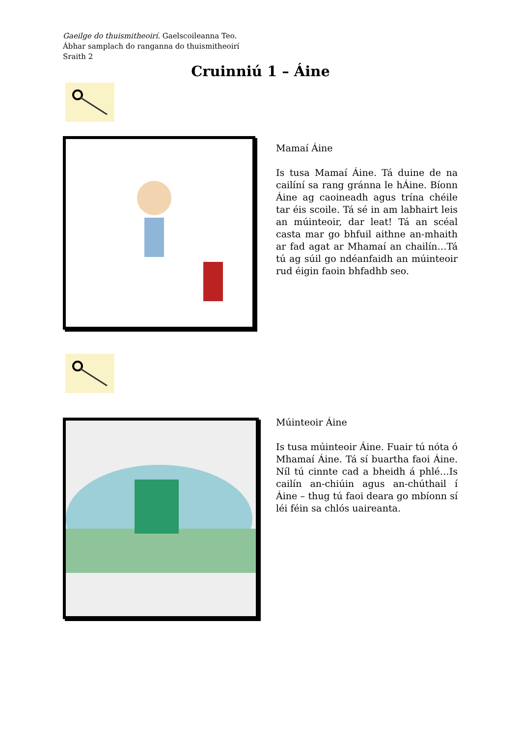Gaeilge do thuismitheoirí. Gaelscoileanna Teo.
Ábhar samplach do ranganna do thuismitheoirí
Sraith 2
Cruinniú 1 – Áine
Mamaí Áine
Is tusa Mamaí Áine. Tá duine de na cailíní sa rang gránna le hÁine. Bíonn Áine ag caoineadh agus trína chéile tar éis scoile. Tá sé in am labhairt leis an múinteoir, dar leat! Tá an scéal casta mar go bhfuil aithne an-mhaith ar fad agat ar Mhamaí an chailín…Tá tú ag súil go ndéanfaidh an múinteoir rud éigin faoin bhfadhb seo.
Múinteoir Áine
Is tusa múinteoir Áine. Fuair tú nóta ó Mhamaí Áine. Tá sí buartha faoi Áine. Níl tú cinnte cad a bheidh á phlé…Is cailín an-chiúin agus an-chúthail í Áine – thug tú faoi deara go mbíonn sí léi féin sa chlós uaireanta.